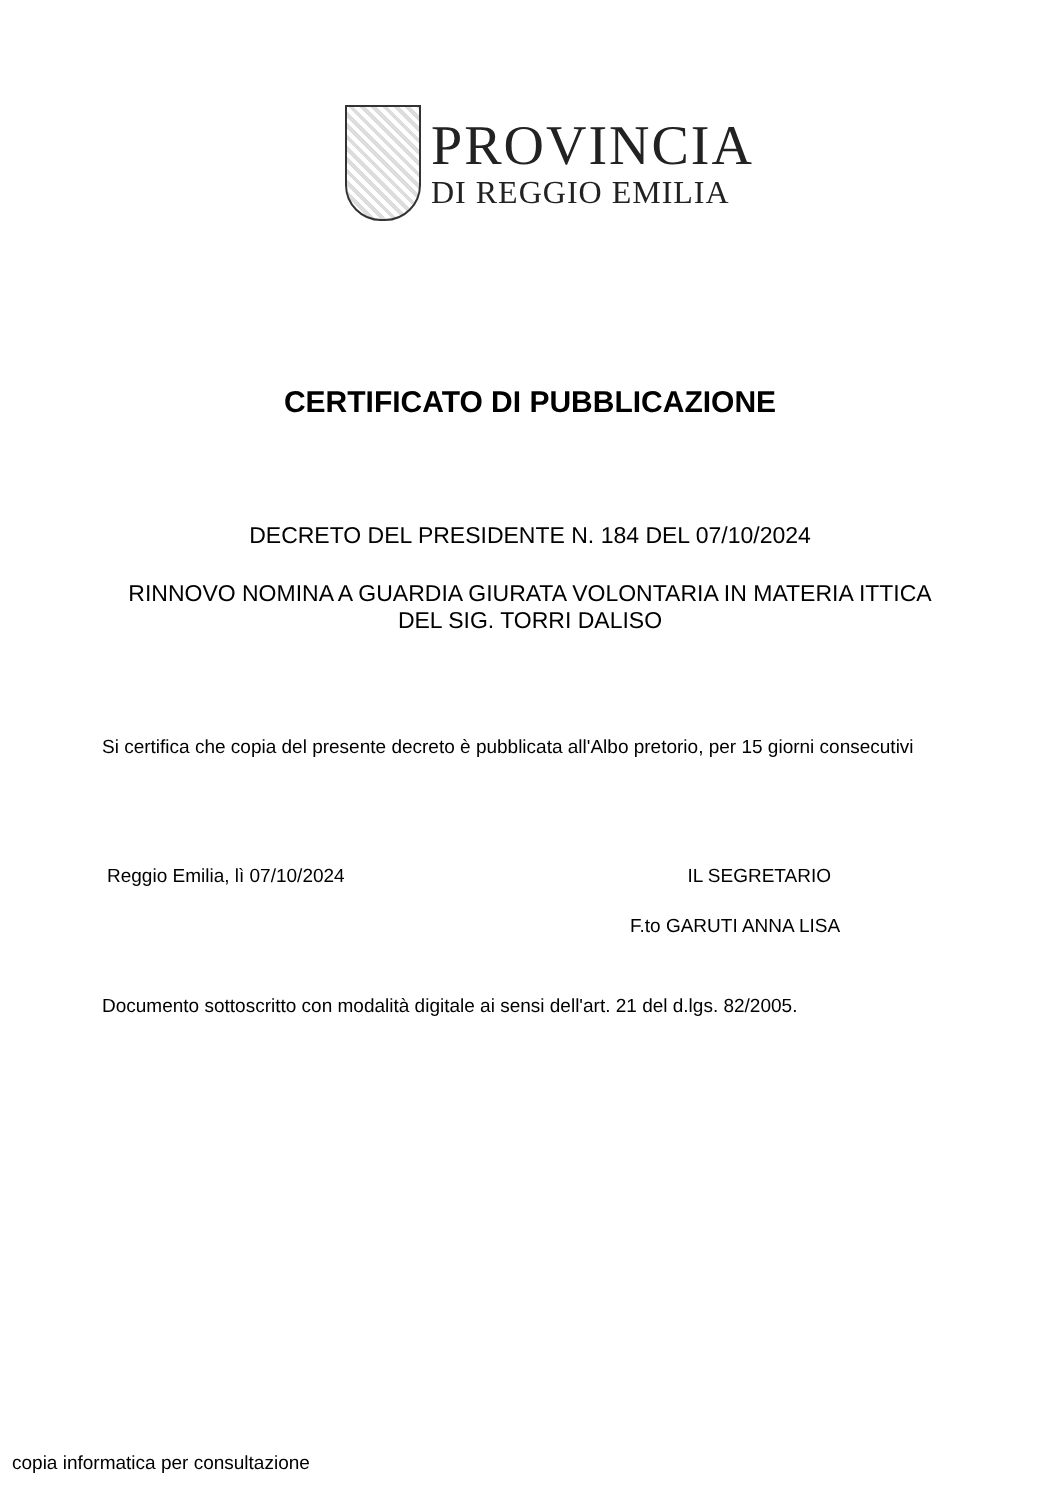PROVINCIA
DI REGGIO EMILIA
CERTIFICATO DI PUBBLICAZIONE
DECRETO DEL PRESIDENTE N. 184 DEL 07/10/2024
RINNOVO NOMINA A GUARDIA GIURATA VOLONTARIA IN MATERIA ITTICA DEL SIG. TORRI DALISO
Si certifica che copia del presente decreto è pubblicata all'Albo pretorio, per 15 giorni consecutivi
Reggio Emilia, lì 07/10/2024 IL SEGRETARIO
F.to GARUTI ANNA LISA
Documento sottoscritto con modalità digitale ai sensi dell'art. 21 del d.lgs. 82/2005.
copia informatica per consultazione